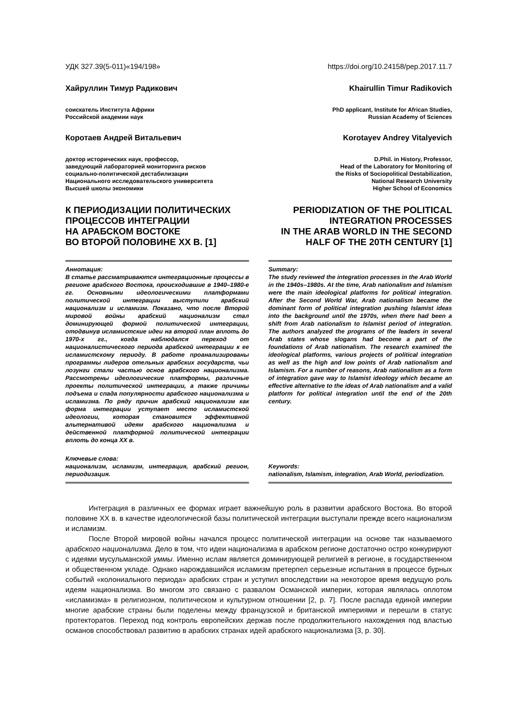УДК 327.39(5-011)«194/198» https://doi.org/10.24158/pep.2017.11.7
Хайруллин Тимур Радикович
соискатель Института Африки
Российской академии наук
Коротаев Андрей Витальевич
доктор исторических наук, профессор,
заведующий лабораторией мониторинга рисков
социально-политической дестабилизации
Национального исследовательского университета
Высшей школы экономики
К ПЕРИОДИЗАЦИИ ПОЛИТИЧЕСКИХ ПРОЦЕССОВ ИНТЕГРАЦИИ
НА АРАБСКОМ ВОСТОКЕ
ВО ВТОРОЙ ПОЛОВИНЕ XX В. [1]
Аннотация:
В статье рассматриваются интеграционные процессы в регионе арабского Востока, происходившие в 1940–1980-е гг. Основными идеологическими платформами политической интеграции выступили арабский национализм и исламизм. Показано, что после Второй мировой войны арабский национализм стал доминирующей формой политической интеграции, отодвинув исламистские идеи на второй план вплоть до 1970-х гг., когда наблюдался переход от националистического периода арабской интеграции к ее исламистскому периоду. В работе проанализированы программы лидеров отельных арабских государств, чьи лозунги стали частью основ арабского национализма. Рассмотрены идеологические платформы, различные проекты политической интеграции, а также причины подъема и спада популярности арабского национализма и исламизма. По ряду причин арабский национализм как форма интеграции уступает место исламистской идеологии, которая становится эффективной альтернативой идеям арабского национализма и действенной платформой политической интеграции вплоть до конца XX в.
Ключевые слова:
национализм, исламизм, интеграция, арабский регион, периодизация.
Khairullin Timur Radikovich
PhD applicant, Institute for African Studies,
Russian Academy of Sciences
Korotayev Andrey Vitalyevich
D.Phil. in History, Professor,
Head of the Laboratory for Monitoring of
the Risks of Sociopolitical Destabilization,
National Research University
Higher School of Economics
PERIODIZATION OF THE POLITICAL INTEGRATION PROCESSES
IN THE ARAB WORLD IN THE SECOND HALF OF THE 20TH CENTURY [1]
Summary:
The study reviewed the integration processes in the Arab World in the 1940s–1980s. At the time, Arab nationalism and Islamism were the main ideological platforms for political integration. After the Second World War, Arab nationalism became the dominant form of political integration pushing Islamist ideas into the background until the 1970s, when there had been a shift from Arab nationalism to Islamist period of integration. The authors analyzed the programs of the leaders in several Arab states whose slogans had become a part of the foundations of Arab nationalism. The research examined the ideological platforms, various projects of political integration as well as the high and low points of Arab nationalism and Islamism. For a number of reasons, Arab nationalism as a form of integration gave way to Islamist ideology which became an effective alternative to the ideas of Arab nationalism and a valid platform for political integration until the end of the 20th century.
Keywords:
nationalism, Islamism, integration, Arab World, periodization.
Интеграция в различных ее формах играет важнейшую роль в развитии арабского Востока. Во второй половине XX в. в качестве идеологической базы политической интеграции выступали прежде всего национализм и исламизм.
После Второй мировой войны начался процесс политической интеграции на основе так называемого арабского национализма. Дело в том, что идеи национализма в арабском регионе достаточно остро конкурируют с идеями мусульманской уммы. Именно ислам является доминирующей религией в регионе, в государственном и общественном укладе. Однако нарождавшийся исламизм претерпел серьезные испытания в процессе бурных событий «колониального периода» арабских стран и уступил впоследствии на некоторое время ведущую роль идеям национализма. Во многом это связано с развалом Османской империи, которая являлась оплотом «исламизма» в религиозном, политическом и культурном отношении [2, p. 7]. После распада единой империи многие арабские страны были поделены между французской и британской империями и перешли в статус протекторатов. Переход под контроль европейских держав после продолжительного нахождения под властью османов способствовал развитию в арабских странах идей арабского национализма [3, p. 30].